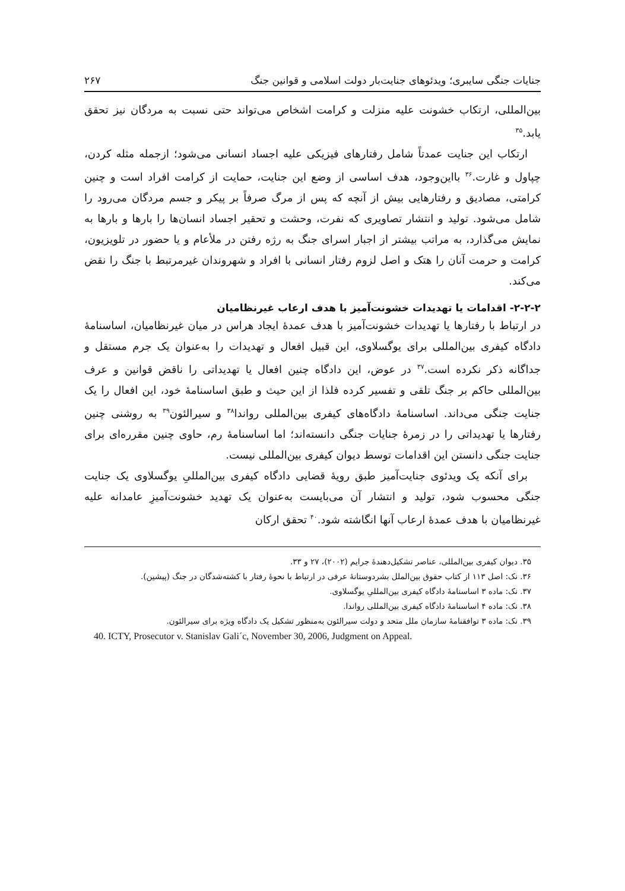جنایات جنگی سایبری؛ ویدئوهای جنایت‌بار دولت اسلامی و قوانین جنگ ۲۶۷
بین‌المللی، ارتکاب خشونت علیه منزلت و کرامت اشخاص می‌تواند حتی نسبت به مردگان نیز تحقق یابد.<sup>۳۵</sup>
ارتکاب این جنایت عمدتاً شامل رفتارهای فیزیکی علیه اجساد انسانی می‌شود؛ ازجمله مثله کردن، چپاول و غارت.<sup>۳۶</sup> بااین‌وجود، هدف اساسی از وضع این جنایت، حمایت از کرامت افراد است و چنین کرامتی، مصادیق و رفتارهایی بیش از آنچه که پس از مرگ صرفاً بر پیکر و جسم مردگان می‌رود را شامل می‌شود. تولید و انتشار تصاویری که نفرت، وحشت و تحقیر اجساد انسان‌ها را بارها و بارها به نمایش می‌گذارد، به مراتب بیشتر از اجبار اسرای جنگ به رژه رفتن در ملأعام و یا حضور در تلویزیون، کرامت و حرمت آنان را هتک و اصل لزوم رفتار انسانی با افراد و شهروندان غیرمرتبط با جنگ را نقض می‌کند.
۲-۲-۲- اقدامات یا تهدیدات خشونت‌آمیز با هدف ارعاب غیرنظامیان
در ارتباط با رفتارها یا تهدیدات خشونت‌آمیز با هدف عمدهٔ ایجاد هراس در میان غیرنظامیان، اساسنامهٔ دادگاه کیفری بین‌المللی برای یوگسلاوی، این قبیل افعال و تهدیدات را به‌عنوان یک جرم مستقل و جداگانه ذکر نکرده است.<sup>۳۷</sup> در عوض، این دادگاه چنین افعال یا تهدیداتی را ناقض قوانین و عرف بین‌المللی حاکم بر جنگ تلقی و تفسیر کرده فلذا از این حیث و طبق اساسنامهٔ خود، این افعال را یک جنایت جنگی می‌داند. اساسنامهٔ دادگاه‌های کیفری بین‌المللی رواندا<sup>۳۸</sup> و سیرالئون<sup>۳۹</sup> به روشنی چنین رفتارها یا تهدیداتی را در زمرهٔ جنایات جنگی دانسته‌اند؛ اما اساسنامهٔ رم، حاوی چنین مقرره‌ای برای جنایت جنگی دانستن این اقدامات توسط دیوان کیفری بین‌المللی نیست.
برای آنکه یک ویدئوی جنایت‌آمیز طبق رویهٔ قضایی دادگاه کیفری بین‌المللیِ یوگسلاوی یک جنایت جنگی محسوب شود، تولید و انتشار آن می‌بایست به‌عنوان یک تهدید خشونت‌آمیزِ عامدانه علیه غیرنظامیان با هدف عمدهٔ ارعاب آنها انگاشته شود.<sup>۴۰</sup> تحقق ارکان
۳۵. دیوان کیفری بین‌المللی، عناصر تشکیل‌دهندهٔ جرایم (۲۰۰۲)، ۲۷ و ۳۳.
۳۶. نک: اصل ۱۱۳ از کتاب حقوق بین‌الملل بشردوستانهٔ عرفی در ارتباط با نحوهٔ رفتار با کشته‌شدگان در جنگ (پیشین).
۳۷. نک: ماده ۳ اساسنامهٔ دادگاه کیفری بین‌المللیِ یوگسلاوی.
۳۸. نک: ماده ۴ اساسنامهٔ دادگاه کیفری بین‌المللی رواندا.
۳۹. نک: ماده ۳ توافقنامهٔ سازمان ملل متحد و دولت سیرالئون به‌منظور تشکیل یک دادگاه ویژه برای سیرالئون.
40. ICTY, Prosecutor v. Stanislav Gali´c, November 30, 2006, Judgment on Appeal.